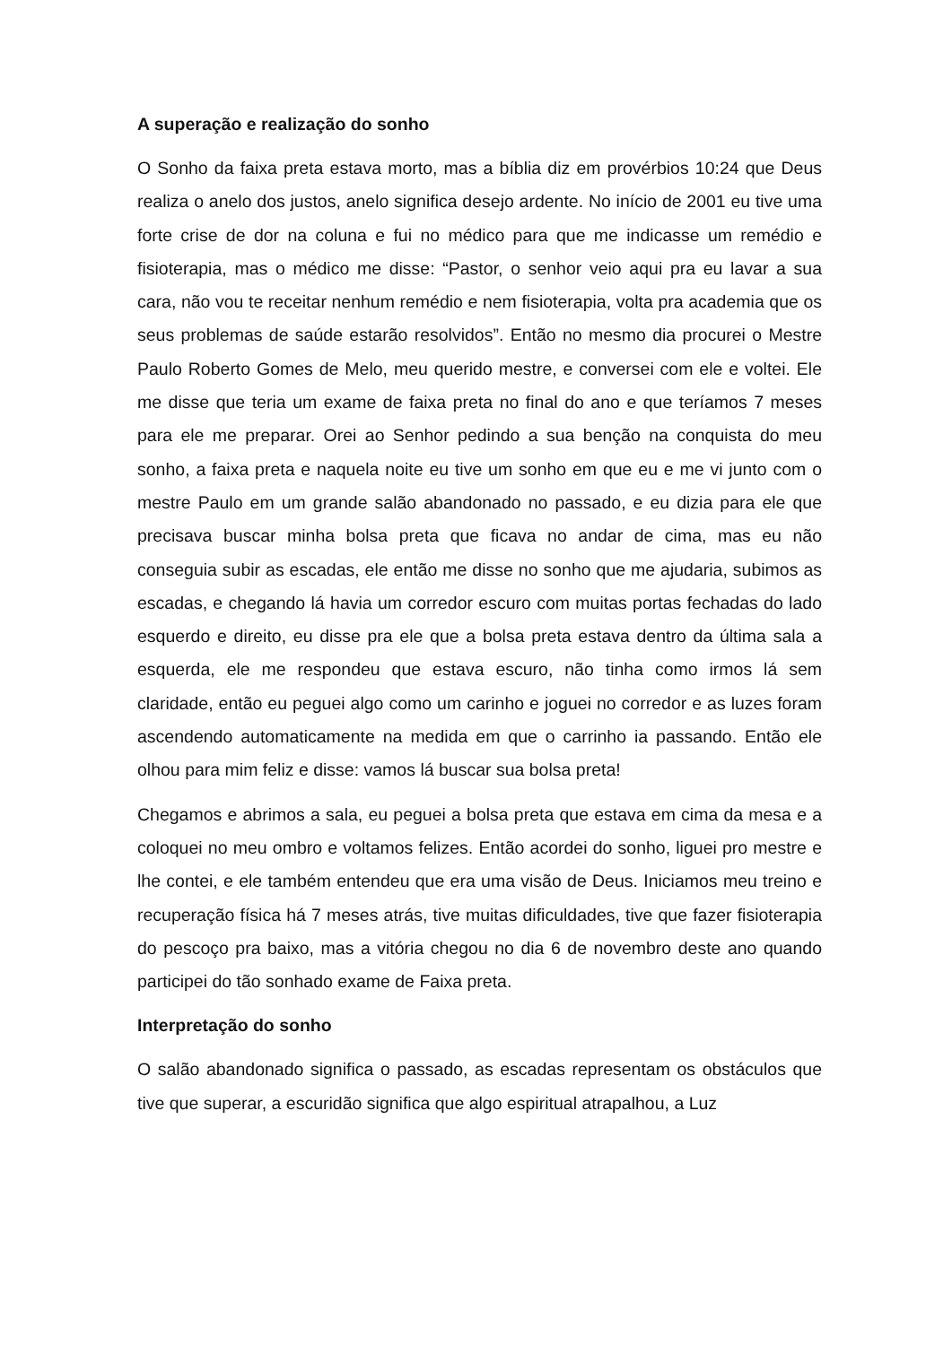A superação e realização do sonho
O Sonho da faixa preta estava morto, mas a bíblia diz em provérbios 10:24 que Deus realiza o anelo dos justos, anelo significa desejo ardente. No início de 2001 eu tive uma forte crise de dor na coluna e fui no médico para que me indicasse um remédio e fisioterapia, mas o médico me disse: “Pastor, o senhor veio aqui pra eu lavar a sua cara, não vou te receitar nenhum remédio e nem fisioterapia, volta pra academia que os seus problemas de saúde estarão resolvidos”. Então no mesmo dia procurei o Mestre Paulo Roberto Gomes de Melo, meu querido mestre, e conversei com ele e voltei. Ele me disse que teria um exame de faixa preta no final do ano e que teríamos 7 meses para ele me preparar. Orei ao Senhor pedindo a sua benção na conquista do meu sonho, a faixa preta e naquela noite eu tive um sonho em que eu e me vi junto com o mestre Paulo em um grande salão abandonado no passado, e eu dizia para ele que precisava buscar minha bolsa preta que ficava no andar de cima, mas eu não conseguia subir as escadas, ele então me disse no sonho que me ajudaria, subimos as escadas, e chegando lá havia um corredor escuro com muitas portas fechadas do lado esquerdo e direito, eu disse pra ele que a bolsa preta estava dentro da última sala a esquerda, ele me respondeu que estava escuro, não tinha como irmos lá sem claridade, então eu peguei algo como um carinho e joguei no corredor e as luzes foram ascendendo automaticamente na medida em que o carrinho ia passando. Então ele olhou para mim feliz e disse: vamos lá buscar sua bolsa preta!
Chegamos e abrimos a sala, eu peguei a bolsa preta que estava em cima da mesa e a coloquei no meu ombro e voltamos felizes. Então acordei do sonho, liguei pro mestre e lhe contei, e ele também entendeu que era uma visão de Deus. Iniciamos meu treino e recuperação física há 7 meses atrás, tive muitas dificuldades, tive que fazer fisioterapia do pescoço pra baixo, mas a vitória chegou no dia 6 de novembro deste ano quando participei do tão sonhado exame de Faixa preta.
Interpretação do sonho
O salão abandonado significa o passado, as escadas representam os obstáculos que tive que superar, a escuridão significa que algo espiritual atrapalhou, a Luz